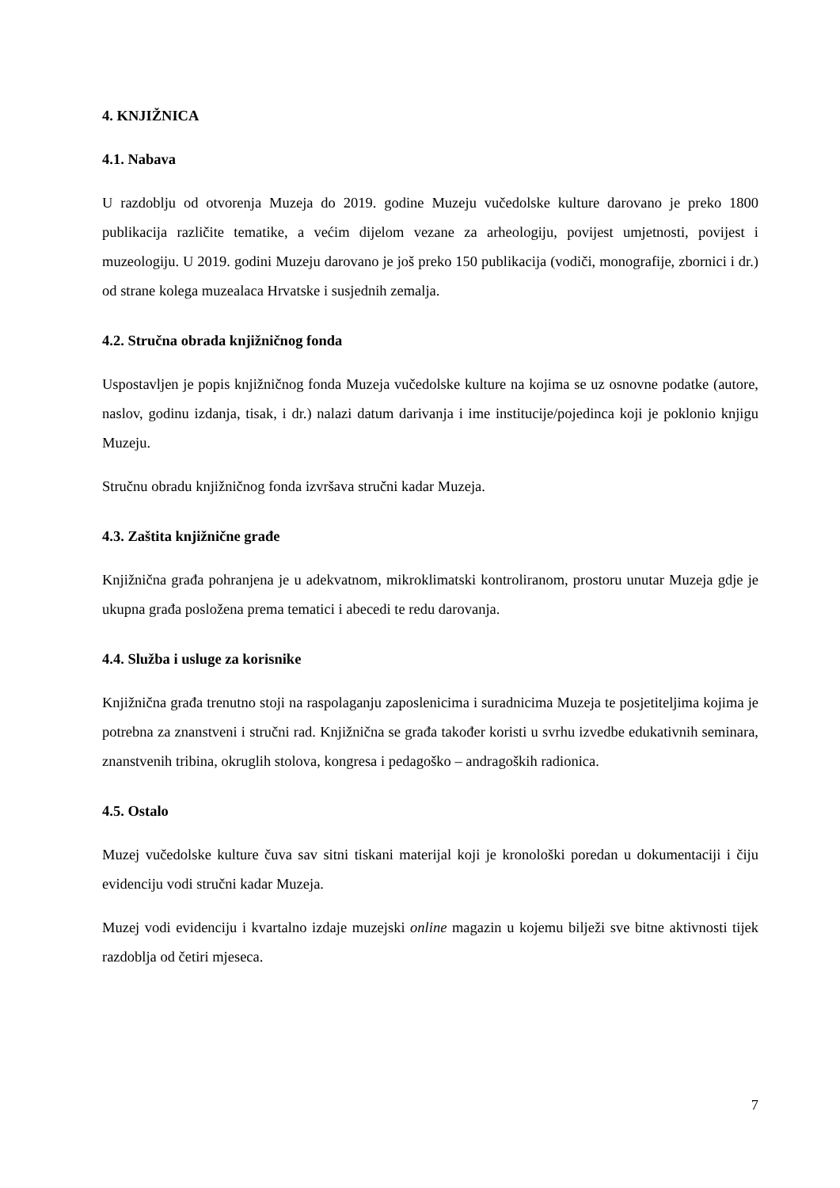4. KNJIŽNICA
4.1. Nabava
U razdoblju od otvorenja Muzeja do 2019. godine Muzeju vučedolske kulture darovano je preko 1800 publikacija različite tematike, a većim dijelom vezane za arheologiju, povijest umjetnosti, povijest i muzeologiju. U 2019. godini Muzeju darovano je još preko 150 publikacija (vodiči, monografije, zbornici i dr.) od strane kolega muzealaca Hrvatske i susjednih zemalja.
4.2. Stručna obrada knjižničnog fonda
Uspostavljen je popis knjižničnog fonda Muzeja vučedolske kulture na kojima se uz osnovne podatke (autore, naslov, godinu izdanja, tisak, i dr.) nalazi datum darivanja i ime institucije/pojedinca koji je poklonio knjigu Muzeju.
Stručnu obradu knjižničnog fonda izvršava stručni kadar Muzeja.
4.3. Zaštita knjižnične građe
Knjižnična građa pohranjena je u adekvatnom, mikroklimatski kontroliranom, prostoru unutar Muzeja gdje je ukupna građa posložena prema tematici i abecedi te redu darovanja.
4.4. Služba i usluge za korisnike
Knjižnična građa trenutno stoji na raspolaganju zaposlenicima i suradnicima Muzeja te posjetiteljima kojima je potrebna za znanstveni i stručni rad. Knjižnična se građa također koristi u svrhu izvedbe edukativnih seminara, znanstvenih tribina, okruglih stolova, kongresa i pedagoško – andragoških radionica.
4.5. Ostalo
Muzej vučedolske kulture čuva sav sitni tiskani materijal koji je kronološki poredan u dokumentaciji i čiju evidenciju vodi stručni kadar Muzeja.
Muzej vodi evidenciju i kvartalno izdaje muzejski online magazin u kojemu bilježi sve bitne aktivnosti tijek razdoblja od četiri mjeseca.
7